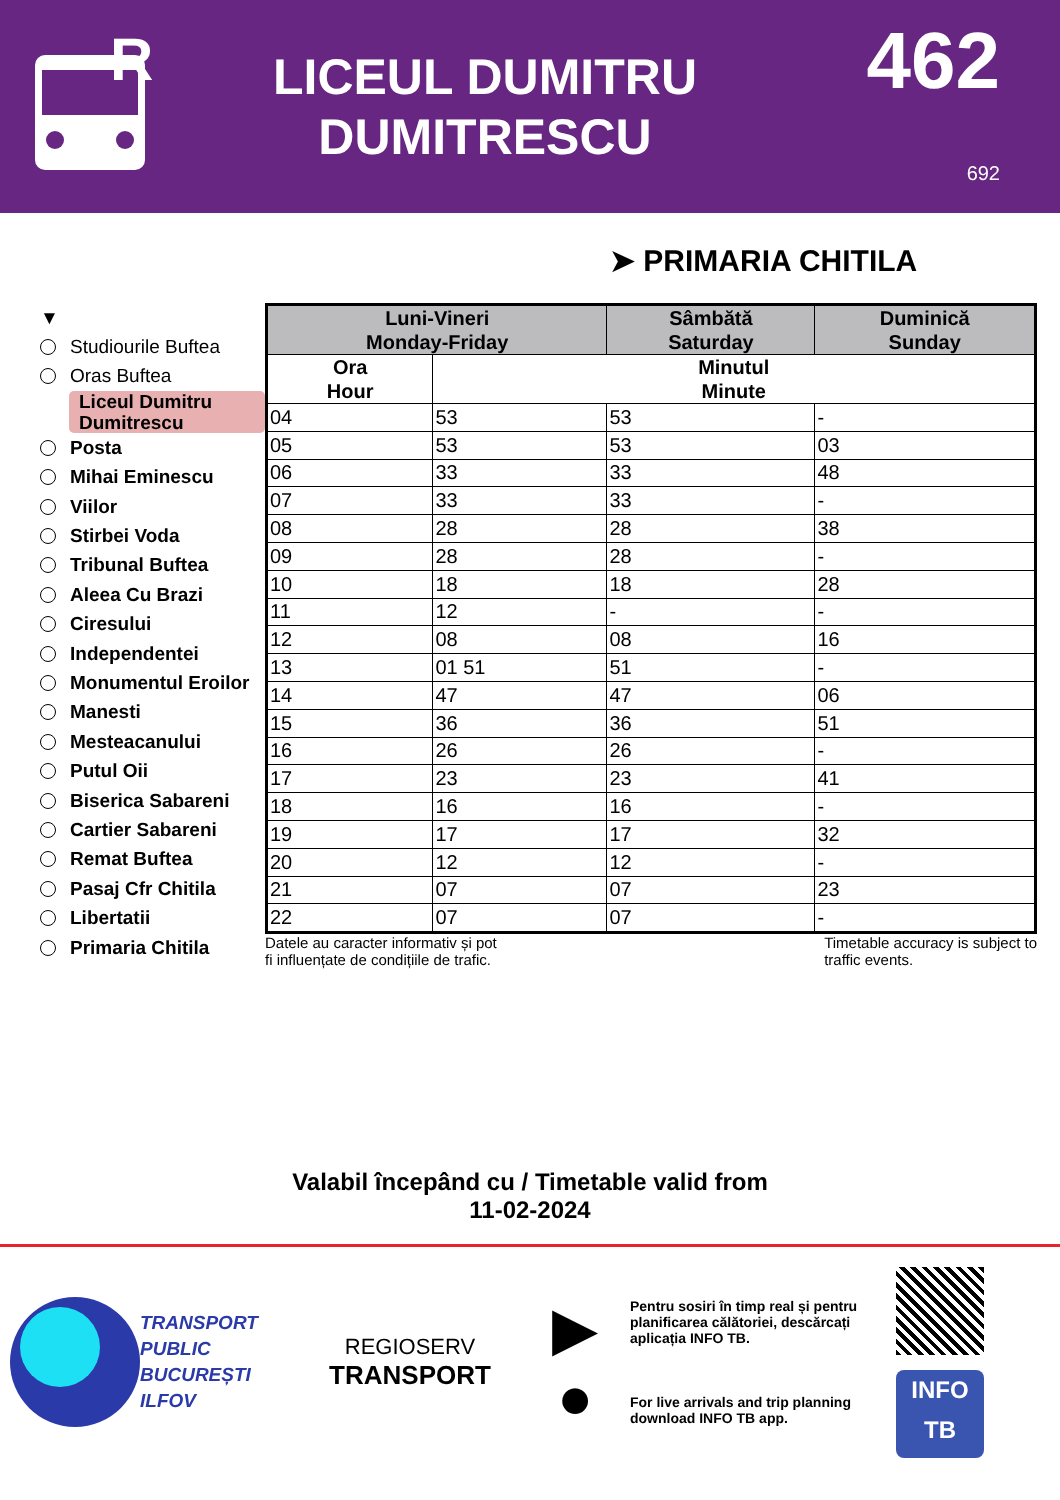R
LICEUL DUMITRU
DUMITRESCU
462
692
➤ PRIMARIA CHITILA
▼
Studiourile Buftea
Oras Buftea
Liceul Dumitru
Dumitrescu
Posta
Mihai Eminescu
Viilor
Stirbei Voda
Tribunal Buftea
Aleea Cu Brazi
Ciresului
Independentei
Monumentul Eroilor
Manesti
Mesteacanului
Putul Oii
Biserica Sabareni
Cartier Sabareni
Remat Buftea
Pasaj Cfr Chitila
Libertatii
Primaria Chitila
| Luni-Vineri Monday-Friday | | Sâmbătă Saturday | Duminică Sunday |
| --- | --- | --- | --- |
| Ora Hour | Minutul Minute | | |
| 04 | 53 | 53 | - |
| 05 | 53 | 53 | 03 |
| 06 | 33 | 33 | 48 |
| 07 | 33 | 33 | - |
| 08 | 28 | 28 | 38 |
| 09 | 28 | 28 | - |
| 10 | 18 | 18 | 28 |
| 11 | 12 | - | - |
| 12 | 08 | 08 | 16 |
| 13 | 01 51 | 51 | - |
| 14 | 47 | 47 | 06 |
| 15 | 36 | 36 | 51 |
| 16 | 26 | 26 | - |
| 17 | 23 | 23 | 41 |
| 18 | 16 | 16 | - |
| 19 | 17 | 17 | 32 |
| 20 | 12 | 12 | - |
| 21 | 07 | 07 | 23 |
| 22 | 07 | 07 | - |
Datele au caracter informativ și pot
fi influențate de condițiile de trafic.
Timetable accuracy is subject to
traffic events.
Valabil începând cu / Timetable valid from
11-02-2024
TRANSPORT
PUBLIC
BUCUREȘTI
ILFOV
REGIOSERV
TRANSPORT
▶
●
Pentru sosiri în timp real și pentru planificarea călătoriei, descărcați aplicația INFO TB.
For live arrivals and trip planning download INFO TB app.
INFO
TB